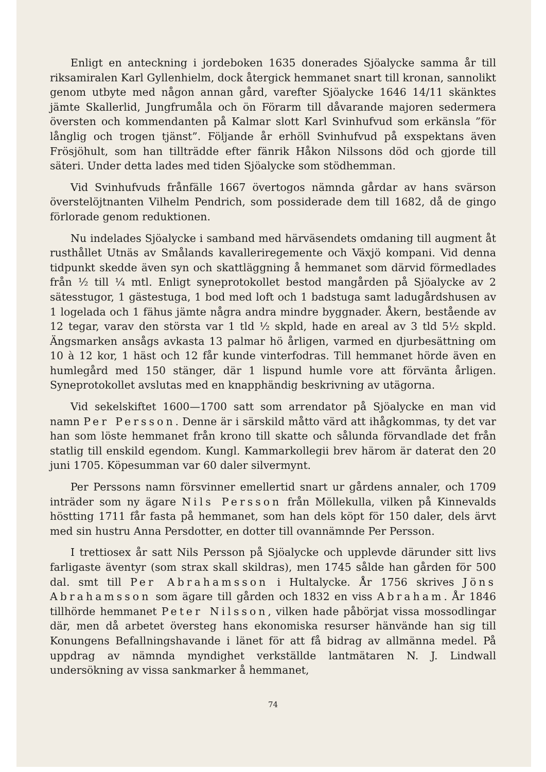Enligt en anteckning i jordeboken 1635 donerades Sjöalycke samma år till riksamiralen Karl Gyllenhielm, dock återgick hemmanet snart till kronan, sannolikt genom utbyte med någon annan gård, varefter Sjöalycke 1646 14/11 skänktes jämte Skallerlid, Jungfrumåla och ön Förarm till dåvarande majoren sedermera översten och kommendanten på Kalmar slott Karl Svinhufvud som erkänsla ”för långlig och trogen tjänst”. Följande år erhöll Svinhufvud på exspektans även Frösjöhult, som han tillträdde efter fänrik Håkon Nilssons död och gjorde till säteri. Under detta lades med tiden Sjöalycke som stödhemman.
Vid Svinhufvuds frånfälle 1667 övertogos nämnda gårdar av hans svärson överstelöjtnanten Vilhelm Pendrich, som possiderade dem till 1682, då de gingo förlorade genom reduktionen.
Nu indelades Sjöalycke i samband med härväsendets omdaning till augment åt rusthållet Utnäs av Smålands kavalleriregemente och Växjö kompani. Vid denna tidpunkt skedde även syn och skattläggning å hemmanet som därvid förmedlades från ½ till ¼ mtl. Enligt syneprotokollet bestod mangården på Sjöalycke av 2 sätesstugor, 1 gästestuga, 1 bod med loft och 1 badstuga samt ladugårdshusen av 1 logelada och 1 fähus jämte några andra mindre byggnader. Åkern, bestående av 12 tegar, varav den största var 1 tld ½ skpld, hade en areal av 3 tld 5½ skpld. Ängsmarken ansågs avkasta 13 palmar hö årligen, varmed en djurbesättning om 10 à 12 kor, 1 häst och 12 får kunde vinterfodras. Till hemmanet hörde även en humlegård med 150 stänger, där 1 lispund humle vore att förvänta årligen. Syneprotokollet avslutas med en knapphändig beskrivning av utägorna.
Vid sekelskiftet 1600—1700 satt som arrendator på Sjöalycke en man vid namn Per Persson. Denne är i särskild måtto värd att ihågkommas, ty det var han som löste hemmanet från krono till skatte och sålunda förvandlade det från statlig till enskild egendom. Kungl. Kammarkollegii brev härom är daterat den 20 juni 1705. Köpesumman var 60 daler silvermynt.
Per Perssons namn försvinner emellertid snart ur gårdens annaler, och 1709 inträder som ny ägare Nils Persson från Möllekulla, vilken på Kinnevalds höstting 1711 får fasta på hemmanet, som han dels köpt för 150 daler, dels ärvt med sin hustru Anna Persdotter, en dotter till ovannämnde Per Persson.
I trettiosex år satt Nils Persson på Sjöalycke och upplevde därunder sitt livs farligaste äventyr (som strax skall skildras), men 1745 sålde han gården för 500 dal. smt till Per Abrahamsson i Hultalycke. År 1756 skrives Jöns Abrahamsson som ägare till gården och 1832 en viss Abraham. År 1846 tillhörde hemmanet Peter Nilsson, vilken hade påbörjat vissa mossodlingar där, men då arbetet översteg hans ekonomiska resurser hänvände han sig till Konungens Befallningshavande i länet för att få bidrag av allmänna medel. På uppdrag av nämnda myndighet verkställde lantmätaren N. J. Lindwall undersökning av vissa sankmarker å hemmanet,
74